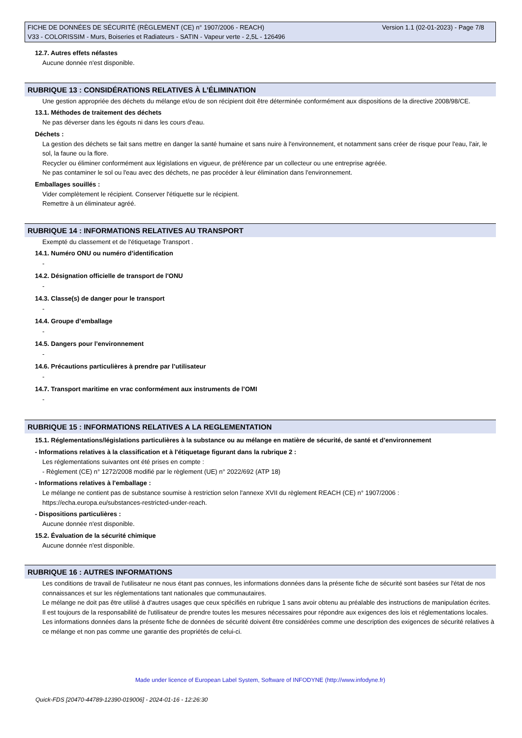Version 1.1 (02-01-2023) - Page 7/8 FICHE DE DONNÉES DE SÉCURITÉ (RÈGLEMENT (CE) n° 1907/2006 - REACH)
V33 - COLORISSIM - Murs, Boiseries et Radiateurs - SATIN - Vapeur verte - 2,5L - 126496
12.7. Autres effets néfastes
Aucune donnée n'est disponible.
RUBRIQUE 13 : CONSIDÉRATIONS RELATIVES À L’ÉLIMINATION
Une gestion appropriée des déchets du mélange et/ou de son récipient doit être déterminée conformément aux dispositions de la directive 2008/98/CE.
13.1. Méthodes de traitement des déchets
Ne pas déverser dans les égouts ni dans les cours d'eau.
Déchets :
La gestion des déchets se fait sans mettre en danger la santé humaine et sans nuire à l'environnement, et notamment sans créer de risque pour l'eau, l'air, le sol, la faune ou la flore.
Recycler ou éliminer conformément aux législations en vigueur, de préférence par un collecteur ou une entreprise agréée.
Ne pas contaminer le sol ou l'eau avec des déchets, ne pas procéder à leur élimination dans l'environnement.
Emballages souillés :
Vider complètement le récipient. Conserver l'étiquette sur le récipient.
Remettre à un éliminateur agréé.
RUBRIQUE 14 : INFORMATIONS RELATIVES AU TRANSPORT
Exempté du classement et de l'étiquetage Transport .
14.1. Numéro ONU ou numéro d’identification
-
14.2. Désignation officielle de transport de l'ONU
-
14.3. Classe(s) de danger pour le transport
-
14.4. Groupe d’emballage
-
14.5. Dangers pour l’environnement
-
14.6. Précautions particulières à prendre par l’utilisateur
-
14.7. Transport maritime en vrac conformément aux instruments de l’OMI
-
RUBRIQUE 15 : INFORMATIONS RELATIVES A LA REGLEMENTATION
15.1. Réglementations/législations particulières à la substance ou au mélange en matière de sécurité, de santé et d’environnement
- Informations relatives à la classification et à l'étiquetage figurant dans la rubrique 2 :
Les réglementations suivantes ont été prises en compte :
- Règlement (CE) n° 1272/2008 modifié par le règlement (UE) n° 2022/692 (ATP 18)
- Informations relatives à l'emballage :
Le mélange ne contient pas de substance soumise à restriction selon l'annexe XVII du règlement REACH (CE) n° 1907/2006 : https://echa.europa.eu/substances-restricted-under-reach.
- Dispositions particulières :
Aucune donnée n'est disponible.
15.2. Évaluation de la sécurité chimique
Aucune donnée n'est disponible.
RUBRIQUE 16 : AUTRES INFORMATIONS
Les conditions de travail de l'utilisateur ne nous étant pas connues, les informations données dans la présente fiche de sécurité sont basées sur l'état de nos connaissances et sur les réglementations tant nationales que communautaires.
Le mélange ne doit pas être utilisé à d'autres usages que ceux spécifiés en rubrique 1 sans avoir obtenu au préalable des instructions de manipulation écrites.
Il est toujours de la responsabilité de l'utilisateur de prendre toutes les mesures nécessaires pour répondre aux exigences des lois et réglementations locales.
Les informations données dans la présente fiche de données de sécurité doivent être considérées comme une description des exigences de sécurité relatives à ce mélange et non pas comme une garantie des propriétés de celui-ci.
Made under licence of European Label System, Software of INFODYNE (http://www.infodyne.fr)
Quick-FDS [20470-44789-12390-019006] - 2024-01-16 - 12:26:30